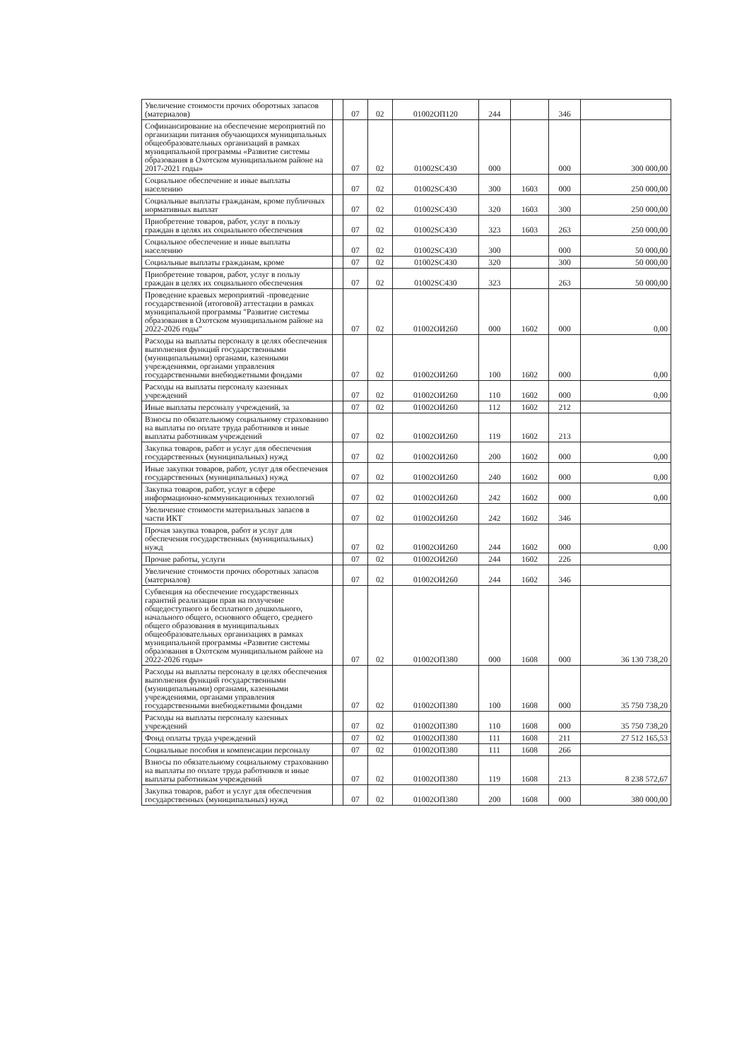| Увеличение стоимости прочих оборотных запасов (материалов) | | 07 | 02 | 01002ОП120 | 244 | | 346 | |
| Софинансирование на обеспечение мероприятий по организации питания обучающихся муниципальных общеобразовательных организаций в рамках муниципальной программы «Развитие системы образования в Охотском муниципальном районе на 2017-2021 годы» | | 07 | 02 | 01002SC430 | 000 | | 000 | 300 000,00 |
| Социальное обеспечение и иные выплаты населению | | 07 | 02 | 01002SC430 | 300 | 1603 | 000 | 250 000,00 |
| Социальные выплаты гражданам, кроме публичных нормативных выплат | | 07 | 02 | 01002SC430 | 320 | 1603 | 300 | 250 000,00 |
| Приобретение товаров, работ, услуг в пользу граждан в целях их социального обеспечения | | 07 | 02 | 01002SC430 | 323 | 1603 | 263 | 250 000,00 |
| Социальное обеспечение и иные выплаты населению | | 07 | 02 | 01002SC430 | 300 | | 000 | 50 000,00 |
| Социальные выплаты гражданам, кроме | | 07 | 02 | 01002SC430 | 320 | | 300 | 50 000,00 |
| Приобретение товаров, работ, услуг в пользу граждан в целях их социального обеспечения | | 07 | 02 | 01002SC430 | 323 | | 263 | 50 000,00 |
| Проведение краевых мероприятий -проведение государственной (итоговой) аттестации в рамках муниципальной программы "Развитие системы образования в Охотском муниципальном районе на 2022-2026 годы" | | 07 | 02 | 01002ОИ260 | 000 | 1602 | 000 | 0,00 |
| Расходы на выплаты персоналу в целях обеспечения выполнения функций государственными (муниципальными) органами, казенными учреждениями, органами управления государственными внебюджетными фондами | | 07 | 02 | 01002ОИ260 | 100 | 1602 | 000 | 0,00 |
| Расходы на выплаты персоналу казенных учреждений | | 07 | 02 | 01002ОИ260 | 110 | 1602 | 000 | 0,00 |
| Иные выплаты персоналу учреждений, за | | 07 | 02 | 01002ОИ260 | 112 | 1602 | 212 | |
| Взносы по обязательному социальному страхованию на выплаты по оплате труда работников и иные выплаты работникам учреждений | | 07 | 02 | 01002ОИ260 | 119 | 1602 | 213 | |
| Закупка товаров, работ и услуг для обеспечения государственных (муниципальных) нужд | | 07 | 02 | 01002ОИ260 | 200 | 1602 | 000 | 0,00 |
| Иные закупки товаров, работ, услуг для обеспечения государственных (муниципальных) нужд | | 07 | 02 | 01002ОИ260 | 240 | 1602 | 000 | 0,00 |
| Закупка товаров, работ, услуг в сфере информационно-коммуникационных технологий | | 07 | 02 | 01002ОИ260 | 242 | 1602 | 000 | 0,00 |
| Увеличение стоимости материальных запасов в части ИКТ | | 07 | 02 | 01002ОИ260 | 242 | 1602 | 346 | |
| Прочая закупка товаров, работ и услуг для обеспечения государственных (муниципальных) нужд | | 07 | 02 | 01002ОИ260 | 244 | 1602 | 000 | 0,00 |
| Прочие работы, услуги | | 07 | 02 | 01002ОИ260 | 244 | 1602 | 226 | |
| Увеличение стоимости прочих оборотных запасов (материалов) | | 07 | 02 | 01002ОИ260 | 244 | 1602 | 346 | |
| Субвенция на обеспечение государственных гарантий реализации прав на получение общедоступного и бесплатного дошкольного, начального общего, основного общего, среднего общего образования в муниципальных общеобразовательных организациях в рамках муниципальной программы «Развитие системы образования в Охотском муниципальном районе на 2022-2026 годы» | | 07 | 02 | 01002ОП380 | 000 | 1608 | 000 | 36 130 738,20 |
| Расходы на выплаты персоналу в целях обеспечения выполнения функций государственными (муниципальными) органами, казенными учреждениями, органами управления государственными внебюджетными фондами | | 07 | 02 | 01002ОП380 | 100 | 1608 | 000 | 35 750 738,20 |
| Расходы на выплаты персоналу казенных учреждений | | 07 | 02 | 01002ОП380 | 110 | 1608 | 000 | 35 750 738,20 |
| Фонд оплаты труда учреждений | | 07 | 02 | 01002ОП380 | 111 | 1608 | 211 | 27 512 165,53 |
| Социальные пособия и компенсации персоналу | | 07 | 02 | 01002ОП380 | 111 | 1608 | 266 | |
| Взносы по обязательному социальному страхованию на выплаты по оплате труда работников и иные выплаты работникам учреждений | | 07 | 02 | 01002ОП380 | 119 | 1608 | 213 | 8 238 572,67 |
| Закупка товаров, работ и услуг для обеспечения государственных (муниципальных) нужд | | 07 | 02 | 01002ОП380 | 200 | 1608 | 000 | 380 000,00 |